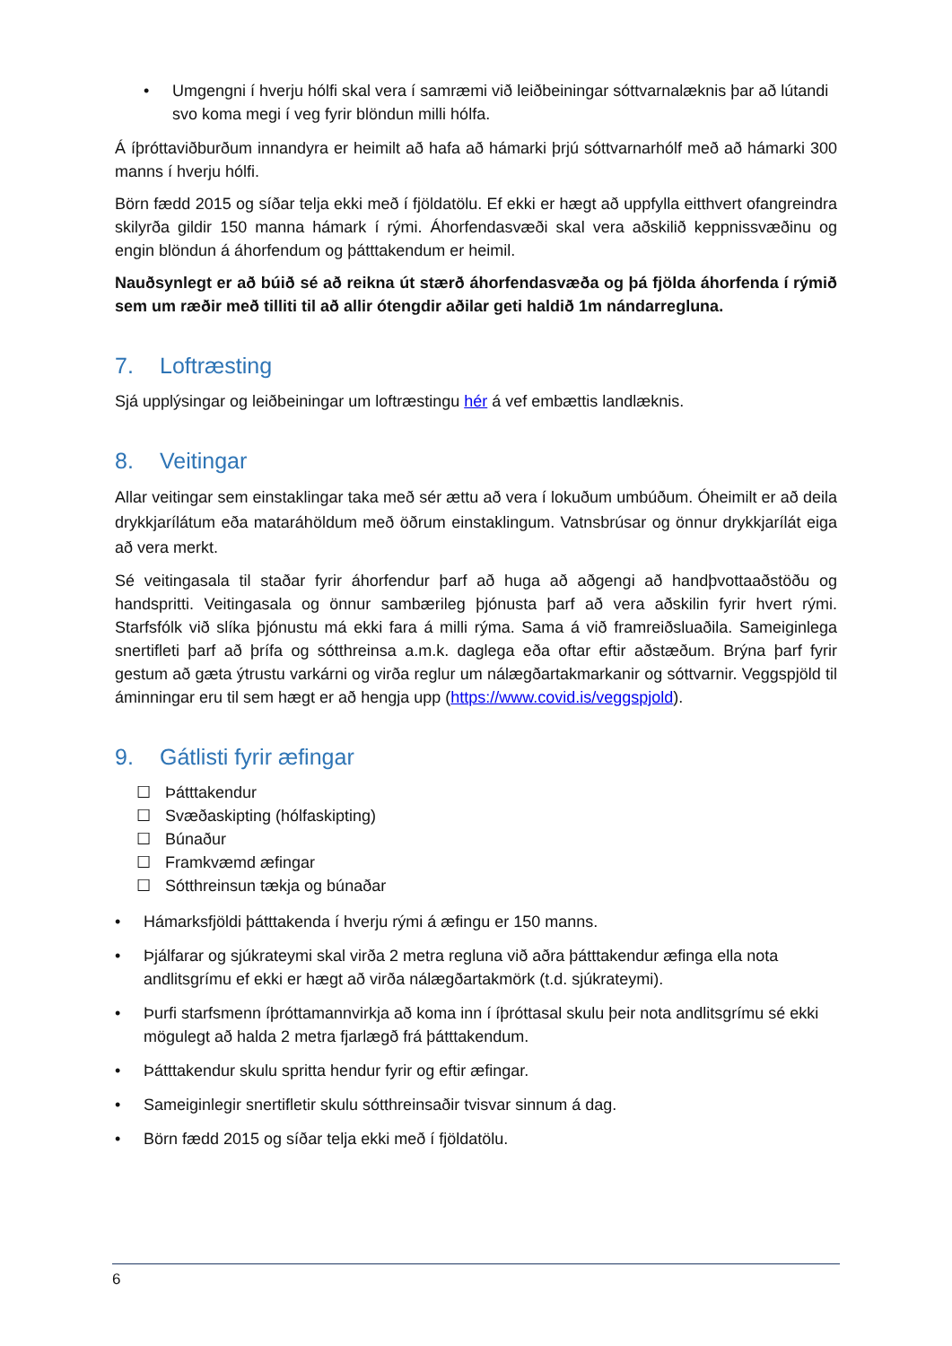• Umgengni í hverju hólfi skal vera í samræmi við leiðbeiningar sóttvarnalæknis þar að lútandi svo koma megi í veg fyrir blöndun milli hólfa.
Á íþróttaviðburðum innandyra er heimilt að hafa að hámarki þrjú sóttvarnarhólf með að hámarki 300 manns í hverju hólfi.
Börn fædd 2015 og síðar telja ekki með í fjöldatölu. Ef ekki er hægt að uppfylla eitthvert ofangreindra skilyrða gildir 150 manna hámark í rými. Áhorfendasvæði skal vera aðskilið keppnissvæðinu og engin blöndun á áhorfendum og þátttakendum er heimil.
Nauðsynlegt er að búið sé að reikna út stærð áhorfendasvæða og þá fjölda áhorfenda í rýmið sem um ræðir með tilliti til að allir ótengdir aðilar geti haldið 1m nándarregluna.
7. Loftræsting
Sjá upplýsingar og leiðbeiningar um loftræstingu hér á vef embættis landlæknis.
8. Veitingar
Allar veitingar sem einstaklingar taka með sér ættu að vera í lokuðum umbúðum. Óheimilt er að deila drykkjarílátum eða mataráhöldum með öðrum einstaklingum. Vatnsbrúsar og önnur drykkjarílát eiga að vera merkt.
Sé veitingasala til staðar fyrir áhorfendur þarf að huga að aðgengi að handþvottaaðstöðu og handspritti. Veitingasala og önnur sambærileg þjónusta þarf að vera aðskilin fyrir hvert rými. Starfsfólk við slíka þjónustu má ekki fara á milli rýma. Sama á við framreiðsluaðila. Sameiginlega snertifleti þarf að þrífa og sótthreinsa a.m.k. daglega eða oftar eftir aðstæðum. Brýna þarf fyrir gestum að gæta ýtrustu varkárni og virða reglur um nálægðartakmarkanir og sóttvarnir. Veggspjöld til áminningar eru til sem hægt er að hengja upp (https://www.covid.is/veggspjold).
9. Gátlisti fyrir æfingar
☐ Þátttakendur
☐ Svæðaskipting (hólfaskipting)
☐ Búnaður
☐ Framkvæmd æfingar
☐ Sótthreinsun tækja og búnaðar
• Hámarksfjöldi þátttakenda í hverju rými á æfingu er 150 manns.
• Þjálfarar og sjúkrateymi skal virða 2 metra regluna við aðra þátttakendur æfinga ella nota andlitsgrímu ef ekki er hægt að virða nálægðartakmörk (t.d. sjúkrateymi).
• Þurfi starfsmenn íþróttamannvirkja að koma inn í íþróttasal skulu þeir nota andlitsgrímu sé ekki mögulegt að halda 2 metra fjarlægð frá þátttakendum.
• Þátttakendur skulu spritta hendur fyrir og eftir æfingar.
• Sameiginlegir snertifletir skulu sótthreinsaðir tvisvar sinnum á dag.
• Börn fædd 2015 og síðar telja ekki með í fjöldatölu.
6